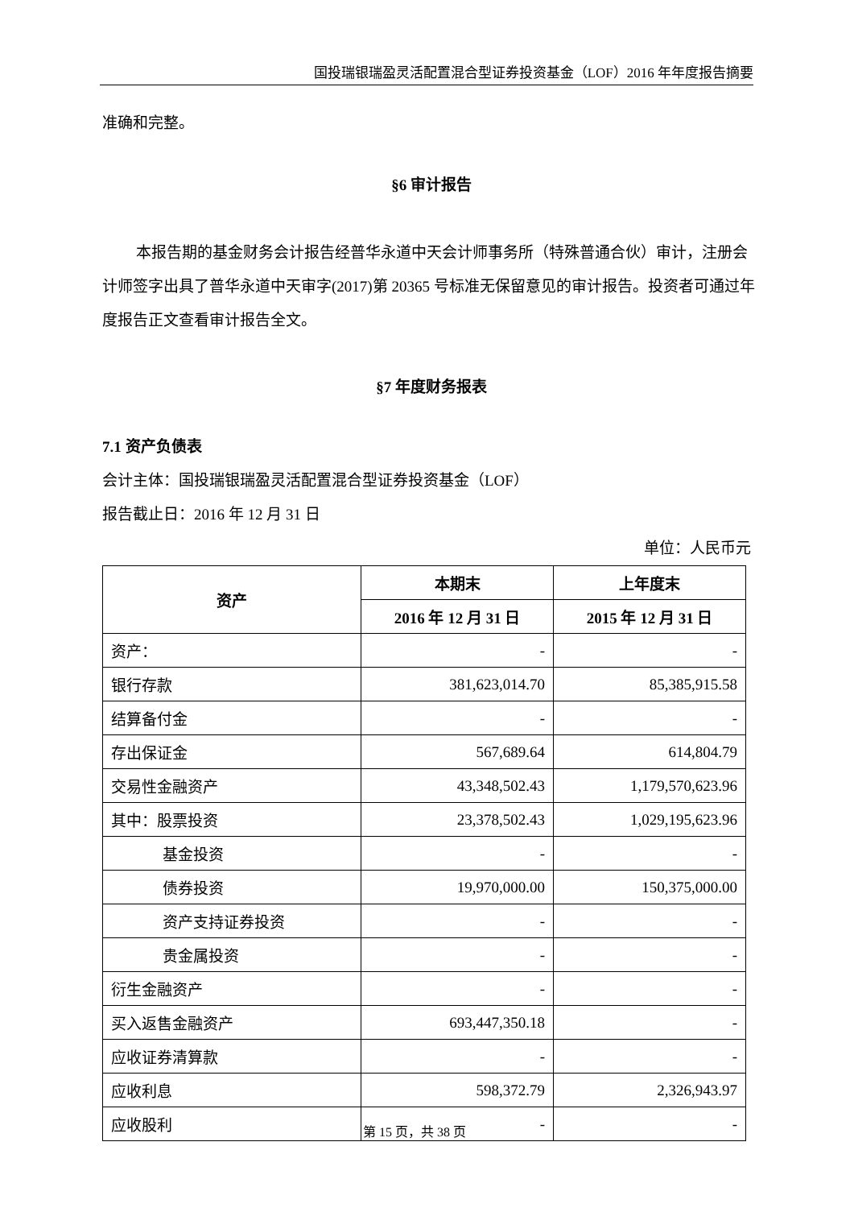国投瑞银瑞盈灵活配置混合型证券投资基金（LOF）2016 年年度报告摘要
准确和完整。
§6 审计报告
本报告期的基金财务会计报告经普华永道中天会计师事务所（特殊普通合伙）审计，注册会计师签字出具了普华永道中天审字(2017)第 20365 号标准无保留意见的审计报告。投资者可通过年度报告正文查看审计报告全文。
§7 年度财务报表
7.1 资产负债表
会计主体：国投瑞银瑞盈灵活配置混合型证券投资基金（LOF）
报告截止日：2016 年 12 月 31 日
单位：人民币元
| 资产 | 本期末 | 上年度末 |
| --- | --- | --- |
| | 2016 年 12 月 31 日 | 2015 年 12 月 31 日 |
| 资产： | - | - |
| 银行存款 | 381,623,014.70 | 85,385,915.58 |
| 结算备付金 | - | - |
| 存出保证金 | 567,689.64 | 614,804.79 |
| 交易性金融资产 | 43,348,502.43 | 1,179,570,623.96 |
| 其中：股票投资 | 23,378,502.43 | 1,029,195,623.96 |
| 基金投资 | - | - |
| 债券投资 | 19,970,000.00 | 150,375,000.00 |
| 资产支持证券投资 | - | - |
| 贵金属投资 | - | - |
| 衍生金融资产 | - | - |
| 买入返售金融资产 | 693,447,350.18 | - |
| 应收证券清算款 | - | - |
| 应收利息 | 598,372.79 | 2,326,943.97 |
| 应收股利 | - | - |
第 15 页，共 38 页